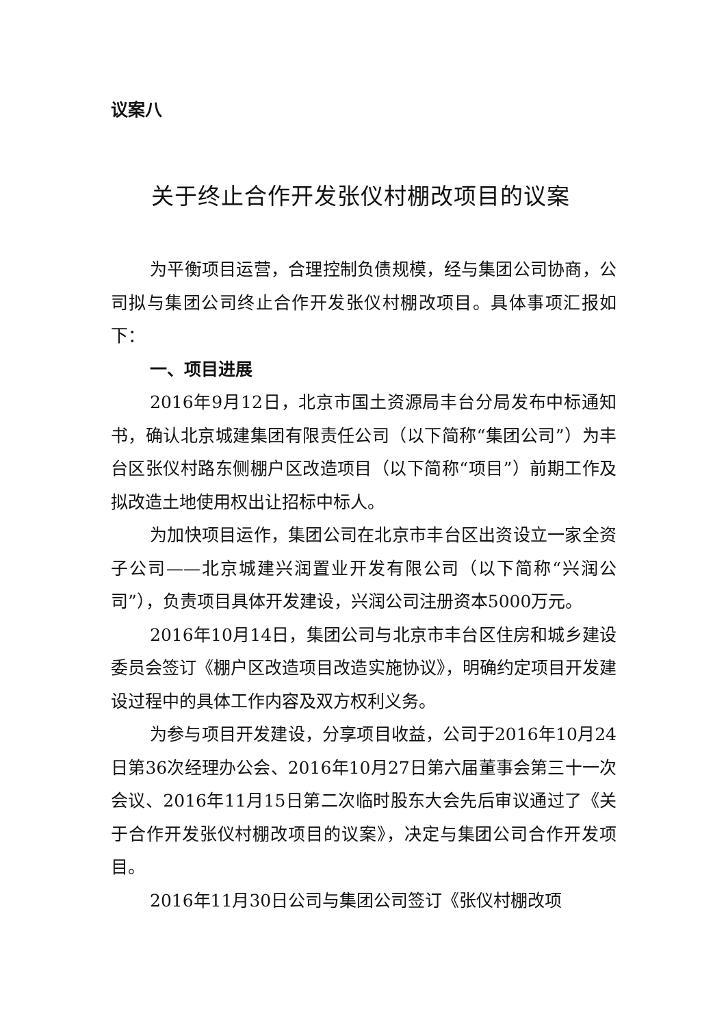议案八
关于终止合作开发张仪村棚改项目的议案
为平衡项目运营，合理控制负债规模，经与集团公司协商，公司拟与集团公司终止合作开发张仪村棚改项目。具体事项汇报如下：
一、项目进展
2016年9月12日，北京市国土资源局丰台分局发布中标通知书，确认北京城建集团有限责任公司（以下简称“集团公司”）为丰台区张仪村路东侧棚户区改造项目（以下简称“项目”）前期工作及拟改造土地使用权出让招标中标人。
为加快项目运作，集团公司在北京市丰台区出资设立一家全资子公司——北京城建兴润置业开发有限公司（以下简称“兴润公司”），负责项目具体开发建设，兴润公司注册资本5000万元。
2016年10月14日，集团公司与北京市丰台区住房和城乡建设委员会签订《棚户区改造项目改造实施协议》，明确约定项目开发建设过程中的具体工作内容及双方权利义务。
为参与项目开发建设，分享项目收益，公司于2016年10月24日第36次经理办公会、2016年10月27日第六届董事会第三十一次会议、2016年11月15日第二次临时股东大会先后审议通过了《关于合作开发张仪村棚改项目的议案》，决定与集团公司合作开发项目。
2016年11月30日公司与集团公司签订《张仪村棚改项